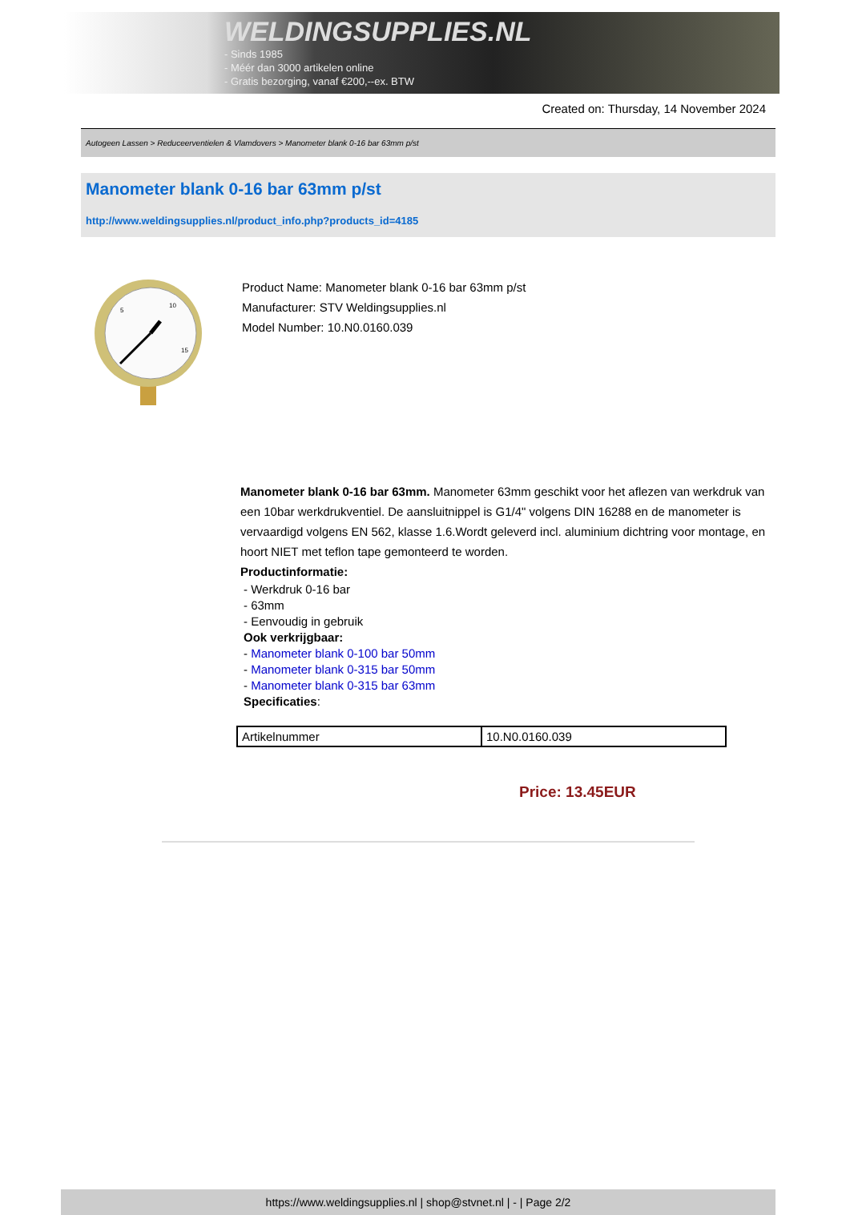WELDINGSUPPLIES.NL
- Sinds 1985
- Méér dan 3000 artikelen online
- Gratis bezorging, vanaf €200,--ex. BTW
Created on: Thursday, 14 November 2024
Autogeen Lassen > Reduceerventielen & Vlamdovers > Manometer blank 0-16 bar 63mm p/st
Manometer blank 0-16 bar 63mm p/st
http://www.weldingsupplies.nl/product_info.php?products_id=4185
5
10
15
Product Name: Manometer blank 0-16 bar 63mm p/st
Manufacturer: STV Weldingsupplies.nl
Model Number: 10.N0.0160.039
Manometer blank 0-16 bar 63mm. Manometer 63mm geschikt voor het aflezen van werkdruk van een 10bar werkdrukventiel. De aansluitnippel is G1/4" volgens DIN 16288 en de manometer is vervaardigd volgens EN 562, klasse 1.6.Wordt geleverd incl. aluminium dichtring voor montage, en hoort NIET met teflon tape gemonteerd te worden.
Productinformatie:
- Werkdruk 0-16 bar
- 63mm
- Eenvoudig in gebruik
Ook verkrijgbaar:
- Manometer blank 0-100 bar 50mm
- Manometer blank 0-315 bar 50mm
- Manometer blank 0-315 bar 63mm
Specificaties:
| Artikelnummer | 10.N0.0160.039 |
Price: 13.45EUR
https://www.weldingsupplies.nl | shop@stvnet.nl | - | Page 2/2